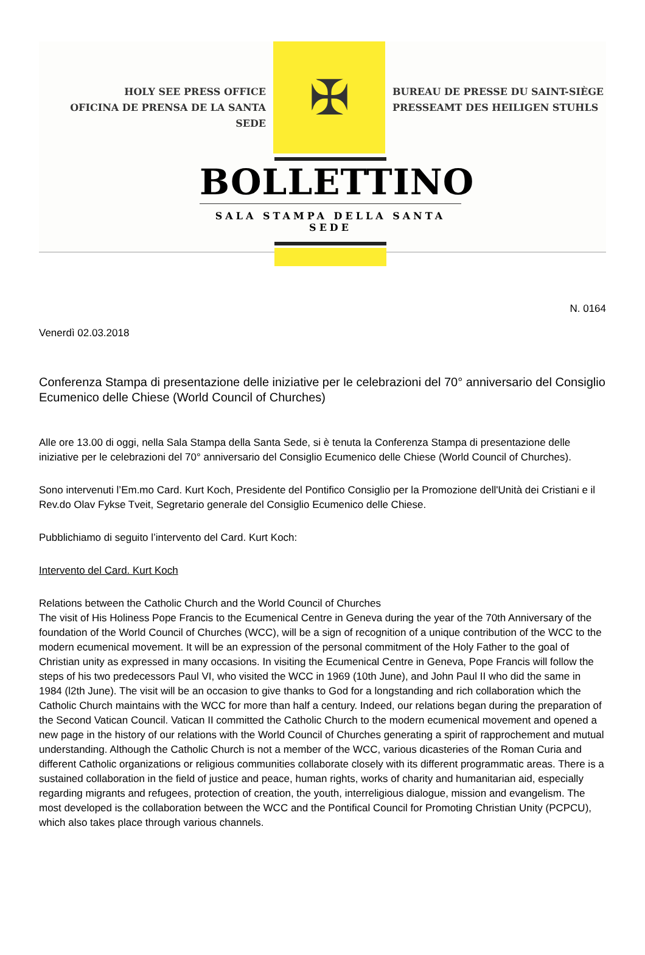HOLY SEE PRESS OFFICE
OFICINA DE PRENSA DE LA SANTA SEDE
✠
BUREAU DE PRESSE DU SAINT-SIÈGE
PRESSEAMT DES HEILIGEN STUHLS
BOLLETTINO
SALA STAMPA DELLA SANTA SEDE
N. 0164
Venerdì 02.03.2018
Conferenza Stampa di presentazione delle iniziative per le celebrazioni del 70° anniversario del Consiglio Ecumenico delle Chiese (World Council of Churches)
Alle ore 13.00 di oggi, nella Sala Stampa della Santa Sede, si è tenuta la Conferenza Stampa di presentazione delle iniziative per le celebrazioni del 70° anniversario del Consiglio Ecumenico delle Chiese (World Council of Churches).
Sono intervenuti l’Em.mo Card. Kurt Koch, Presidente del Pontifico Consiglio per la Promozione dell'Unità dei Cristiani e il Rev.do Olav Fykse Tveit, Segretario generale del Consiglio Ecumenico delle Chiese.
Pubblichiamo di seguito l’intervento del Card. Kurt Koch:
Intervento del Card. Kurt Koch
Relations between the Catholic Church and the World Council of Churches
The visit of His Holiness Pope Francis to the Ecumenical Centre in Geneva during the year of the 70th Anniversary of the foundation of the World Council of Churches (WCC), will be a sign of recognition of a unique contribution of the WCC to the modern ecumenical movement. It will be an expression of the personal commitment of the Holy Father to the goal of Christian unity as expressed in many occasions. In visiting the Ecumenical Centre in Geneva, Pope Francis will follow the steps of his two predecessors Paul VI, who visited the WCC in 1969 (10th June), and John Paul II who did the same in 1984 (l2th June). The visit will be an occasion to give thanks to God for a longstanding and rich collaboration which the Catholic Church maintains with the WCC for more than half a century. Indeed, our relations began during the preparation of the Second Vatican Council. Vatican II committed the Catholic Church to the modern ecumenical movement and opened a new page in the history of our relations with the World Council of Churches generating a spirit of rapprochement and mutual understanding. Although the Catholic Church is not a member of the WCC, various dicasteries of the Roman Curia and different Catholic organizations or religious communities collaborate closely with its different programmatic areas. There is a sustained collaboration in the field of justice and peace, human rights, works of charity and humanitarian aid, especially regarding migrants and refugees, protection of creation, the youth, interreligious dialogue, mission and evangelism. The most developed is the collaboration between the WCC and the Pontifical Council for Promoting Christian Unity (PCPCU), which also takes place through various channels.